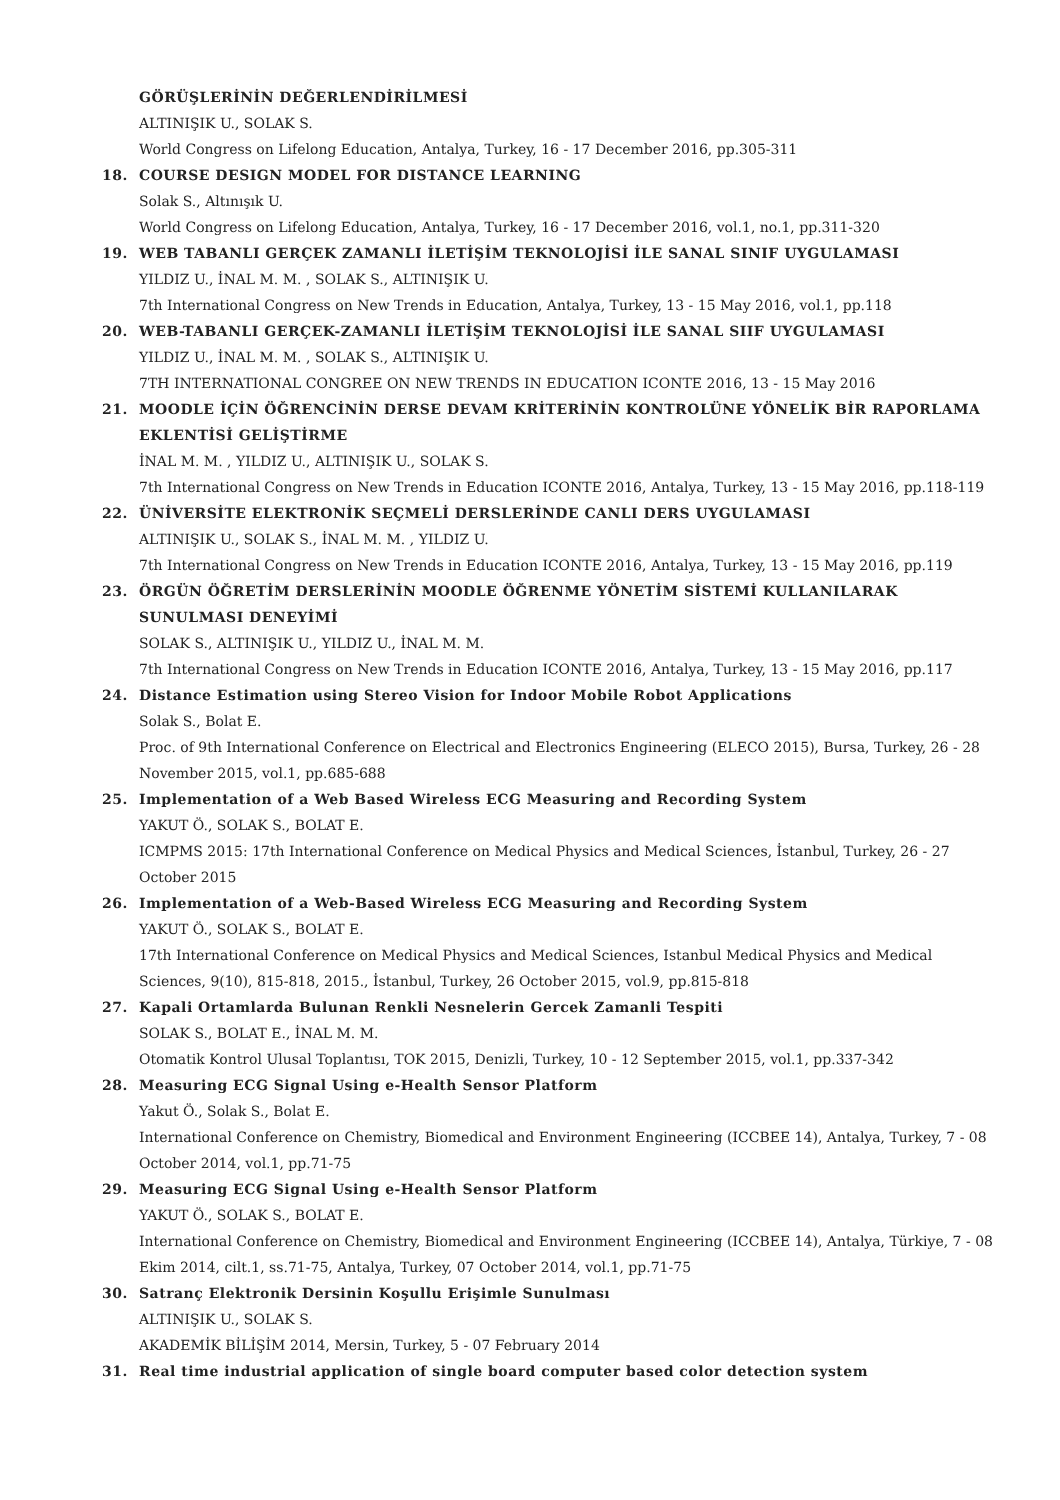GÖRÜŞLERİNİN DEĞERLENDİRİLMESİ
ALTINIŞIK U., SOLAK S.
World Congress on Lifelong Education, Antalya, Turkey, 16 - 17 December 2016, pp.305-311
18. COURSE DESIGN MODEL FOR DISTANCE LEARNING
Solak S., Altınışık U.
World Congress on Lifelong Education, Antalya, Turkey, 16 - 17 December 2016, vol.1, no.1, pp.311-320
19. WEB TABANLI GERÇEK ZAMANLI İLETİŞİM TEKNOLOJİSİ İLE SANAL SINIF UYGULAMASI
YILDIZ U., İNAL M. M. , SOLAK S., ALTINIŞIK U.
7th International Congress on New Trends in Education, Antalya, Turkey, 13 - 15 May 2016, vol.1, pp.118
20. WEB-TABANLI GERÇEK-ZAMANLI İLETİŞİM TEKNOLOJİSİ İLE SANAL SIIF UYGULAMASI
YILDIZ U., İNAL M. M. , SOLAK S., ALTINIŞIK U.
7TH INTERNATIONAL CONGREE ON NEW TRENDS IN EDUCATION ICONTE 2016, 13 - 15 May 2016
21. MOODLE İÇİN ÖĞRENCİNİN DERSE DEVAM KRİTERİNİN KONTROLÜNE YÖNELİK BİR RAPORLAMA EKLENTİSİ GELİŞTİRME
İNAL M. M. , YILDIZ U., ALTINIŞIK U., SOLAK S.
7th International Congress on New Trends in Education ICONTE 2016, Antalya, Turkey, 13 - 15 May 2016, pp.118-119
22. ÜNİVERSİTE ELEKTRONİK SEÇMELİ DERSLERİNDE CANLI DERS UYGULAMASI
ALTINIŞIK U., SOLAK S., İNAL M. M. , YILDIZ U.
7th International Congress on New Trends in Education ICONTE 2016, Antalya, Turkey, 13 - 15 May 2016, pp.119
23. ÖRGÜN ÖĞRETİM DERSLERİNİN MOODLE ÖĞRENME YÖNETİM SİSTEMİ KULLANILARAK SUNULMASI DENEYİMİ
SOLAK S., ALTINIŞIK U., YILDIZ U., İNAL M. M.
7th International Congress on New Trends in Education ICONTE 2016, Antalya, Turkey, 13 - 15 May 2016, pp.117
24. Distance Estimation using Stereo Vision for Indoor Mobile Robot Applications
Solak S., Bolat E.
Proc. of 9th International Conference on Electrical and Electronics Engineering (ELECO 2015), Bursa, Turkey, 26 - 28 November 2015, vol.1, pp.685-688
25. Implementation of a Web Based Wireless ECG Measuring and Recording System
YAKUT Ö., SOLAK S., BOLAT E.
ICMPMS 2015: 17th International Conference on Medical Physics and Medical Sciences, İstanbul, Turkey, 26 - 27 October 2015
26. Implementation of a Web-Based Wireless ECG Measuring and Recording System
YAKUT Ö., SOLAK S., BOLAT E.
17th International Conference on Medical Physics and Medical Sciences, Istanbul Medical Physics and Medical Sciences, 9(10), 815-818, 2015., İstanbul, Turkey, 26 October 2015, vol.9, pp.815-818
27. Kapali Ortamlarda Bulunan Renkli Nesnelerin Gercek Zamanli Tespiti
SOLAK S., BOLAT E., İNAL M. M.
Otomatik Kontrol Ulusal Toplantısı, TOK 2015, Denizli, Turkey, 10 - 12 September 2015, vol.1, pp.337-342
28. Measuring ECG Signal Using e-Health Sensor Platform
Yakut Ö., Solak S., Bolat E.
International Conference on Chemistry, Biomedical and Environment Engineering (ICCBEE 14), Antalya, Turkey, 7 - 08 October 2014, vol.1, pp.71-75
29. Measuring ECG Signal Using e-Health Sensor Platform
YAKUT Ö., SOLAK S., BOLAT E.
International Conference on Chemistry, Biomedical and Environment Engineering (ICCBEE 14), Antalya, Türkiye, 7 - 08 Ekim 2014, cilt.1, ss.71-75, Antalya, Turkey, 07 October 2014, vol.1, pp.71-75
30. Satranç Elektronik Dersinin Koşullu Erişimle Sunulması
ALTINIŞIK U., SOLAK S.
AKADEMİK BİLİŞİM 2014, Mersin, Turkey, 5 - 07 February 2014
31. Real time industrial application of single board computer based color detection system